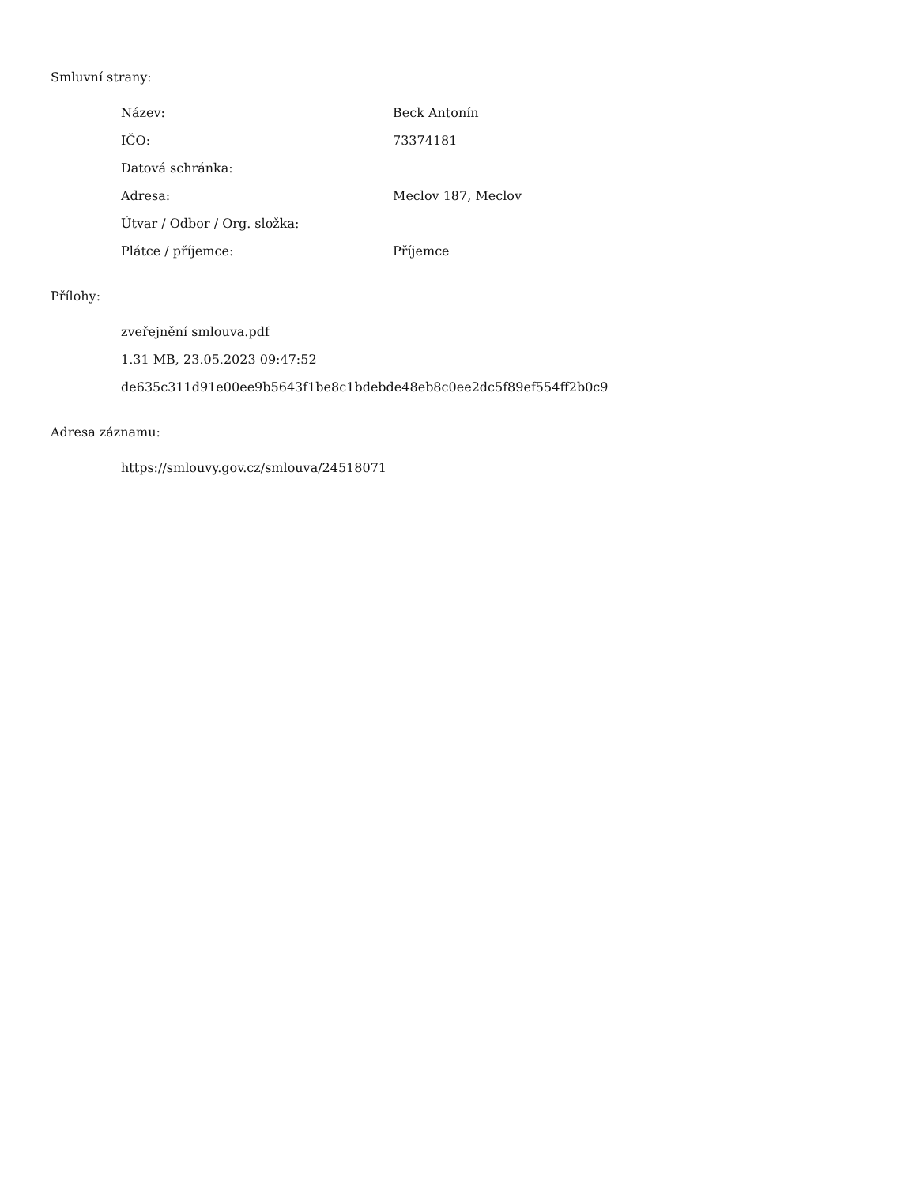Smluvní strany:
| Název: | Beck Antonín |
| IČO: | 73374181 |
| Datová schránka: | |
| Adresa: | Meclov 187, Meclov |
| Útvar / Odbor / Org. složka: | |
| Plátce / příjemce: | Příjemce |
Přílohy:
zveřejnění smlouva.pdf
1.31 MB, 23.05.2023 09:47:52
de635c311d91e00ee9b5643f1be8c1bdebde48eb8c0ee2dc5f89ef554ff2b0c9
Adresa záznamu:
https://smlouvy.gov.cz/smlouva/24518071